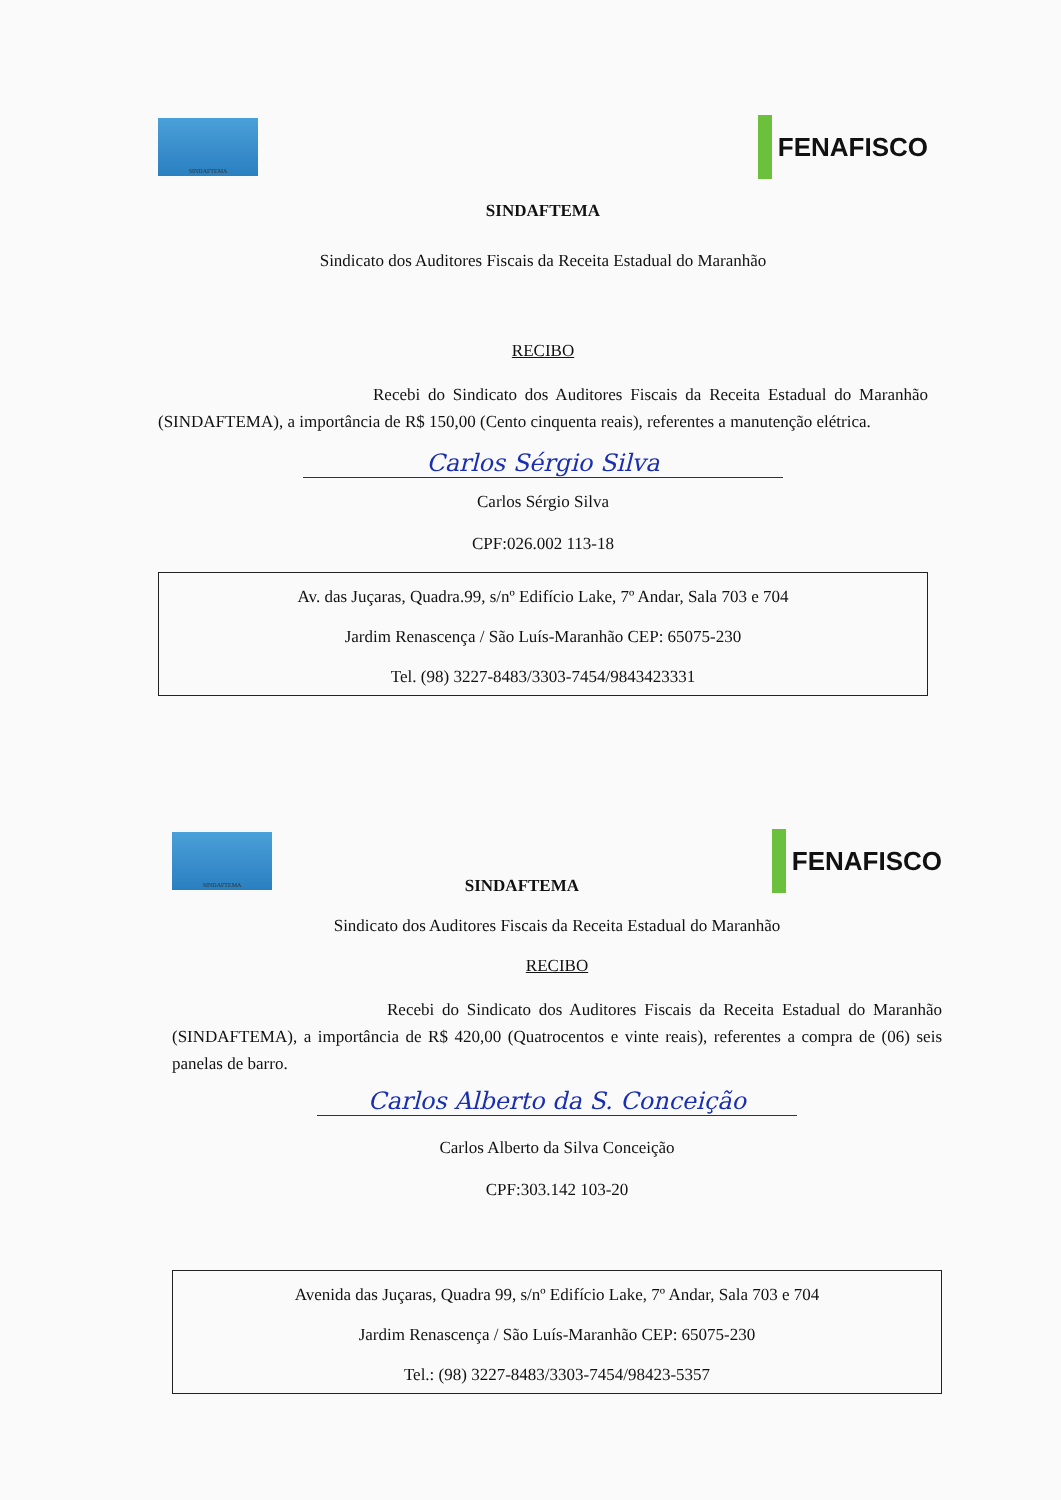SINDAFTEMA
FENAFISCO
SINDAFTEMA
Sindicato dos Auditores Fiscais da Receita Estadual do Maranhão
RECIBO
Recebi do Sindicato dos Auditores Fiscais da Receita Estadual do Maranhão (SINDAFTEMA), a importância de R$ 150,00 (Cento cinquenta reais), referentes a manutenção elétrica.
Carlos Sérgio Silva
Carlos Sérgio Silva
CPF:026.002 113-18
Av. das Juçaras, Quadra.99, s/nº Edifício Lake, 7º Andar, Sala 703 e 704
Jardim Renascença / São Luís-Maranhão CEP: 65075-230
Tel. (98) 3227-8483/3303-7454/9843423331
SINDAFTEMA
SINDAFTEMA
FENAFISCO
Sindicato dos Auditores Fiscais da Receita Estadual do Maranhão
RECIBO
Recebi do Sindicato dos Auditores Fiscais da Receita Estadual do Maranhão (SINDAFTEMA), a importância de R$ 420,00 (Quatrocentos e vinte reais), referentes a compra de (06) seis panelas de barro.
Carlos Alberto da S. Conceição
Carlos Alberto da Silva Conceição
CPF:303.142 103-20
Avenida das Juçaras, Quadra 99, s/nº Edifício Lake, 7º Andar, Sala 703 e 704
Jardim Renascença / São Luís-Maranhão CEP: 65075-230
Tel.: (98) 3227-8483/3303-7454/98423-5357